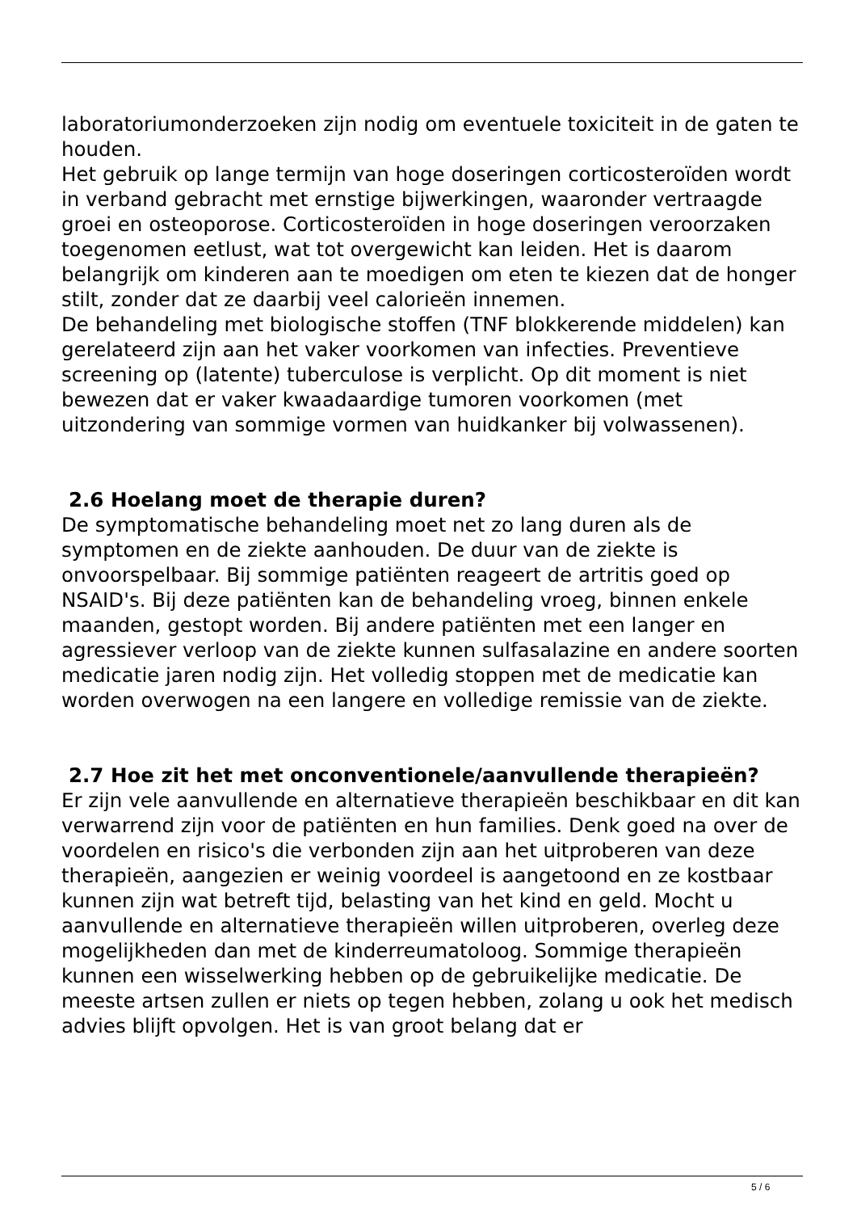laboratoriumonderzoeken zijn nodig om eventuele toxiciteit in de gaten te houden.
Het gebruik op lange termijn van hoge doseringen corticosteroïden wordt in verband gebracht met ernstige bijwerkingen, waaronder vertraagde groei en osteoporose. Corticosteroïden in hoge doseringen veroorzaken toegenomen eetlust, wat tot overgewicht kan leiden. Het is daarom belangrijk om kinderen aan te moedigen om eten te kiezen dat de honger stilt, zonder dat ze daarbij veel calorieën innemen.
De behandeling met biologische stoffen (TNF blokkerende middelen) kan gerelateerd zijn aan het vaker voorkomen van infecties. Preventieve screening op (latente) tuberculose is verplicht. Op dit moment is niet bewezen dat er vaker kwaadaardige tumoren voorkomen (met uitzondering van sommige vormen van huidkanker bij volwassenen).
2.6 Hoelang moet de therapie duren?
De symptomatische behandeling moet net zo lang duren als de symptomen en de ziekte aanhouden. De duur van de ziekte is onvoorspelbaar. Bij sommige patiënten reageert de artritis goed op NSAID's. Bij deze patiënten kan de behandeling vroeg, binnen enkele maanden, gestopt worden. Bij andere patiënten met een langer en agressiever verloop van de ziekte kunnen sulfasalazine en andere soorten medicatie jaren nodig zijn. Het volledig stoppen met de medicatie kan worden overwogen na een langere en volledige remissie van de ziekte.
2.7 Hoe zit het met onconventionele/aanvullende therapieën?
Er zijn vele aanvullende en alternatieve therapieën beschikbaar en dit kan verwarrend zijn voor de patiënten en hun families. Denk goed na over de voordelen en risico's die verbonden zijn aan het uitproberen van deze therapieën, aangezien er weinig voordeel is aangetoond en ze kostbaar kunnen zijn wat betreft tijd, belasting van het kind en geld. Mocht u aanvullende en alternatieve therapieën willen uitproberen, overleg deze mogelijkheden dan met de kinderreumatoloog. Sommige therapieën kunnen een wisselwerking hebben op de gebruikelijke medicatie. De meeste artsen zullen er niets op tegen hebben, zolang u ook het medisch advies blijft opvolgen. Het is van groot belang dat er
5 / 6